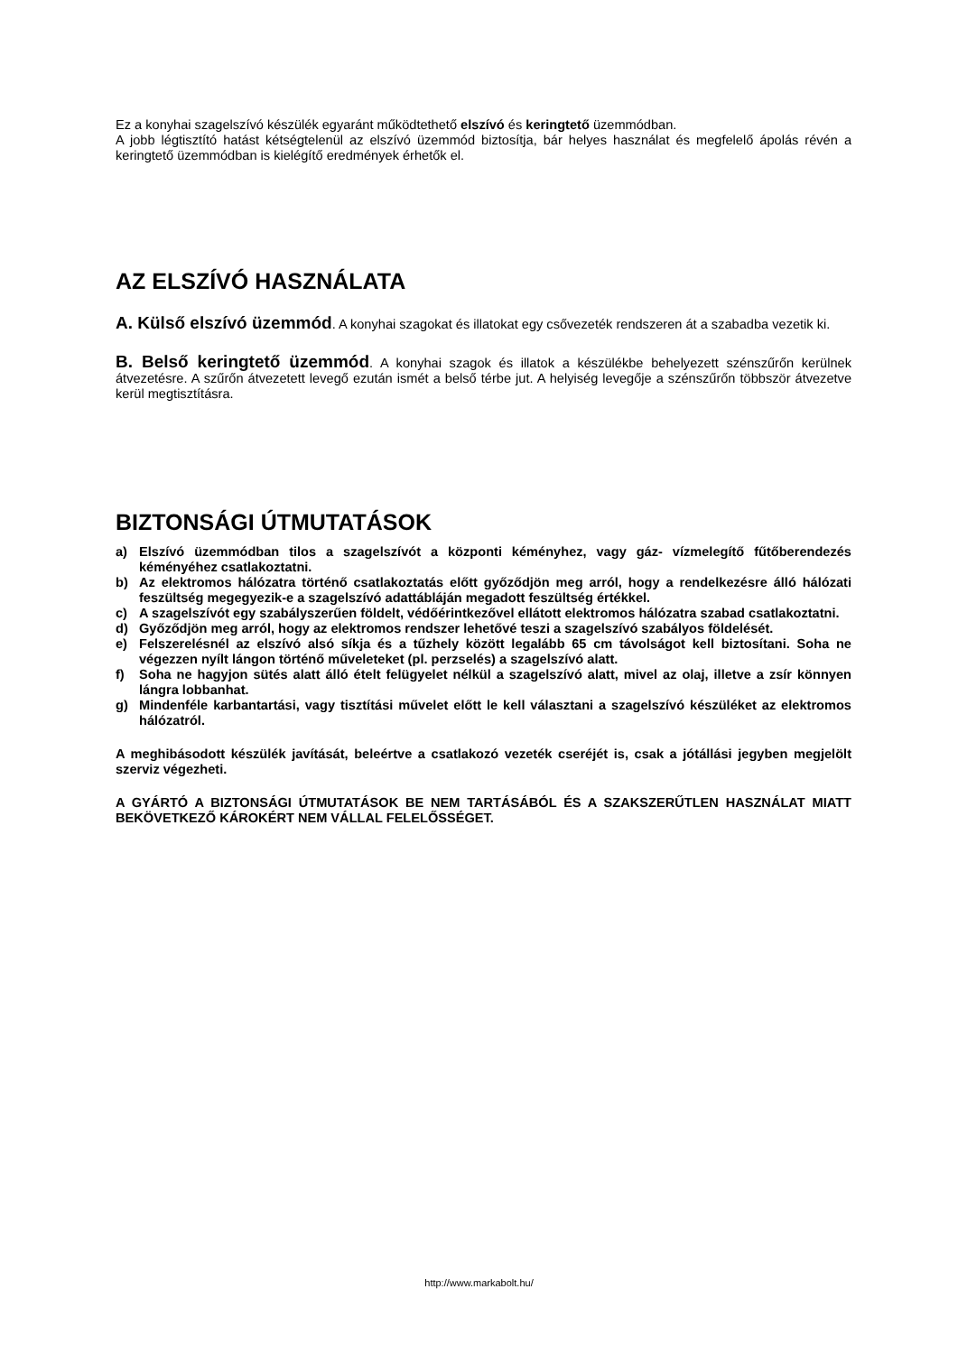Ez a konyhai szagelszívó készülék egyaránt működtethető elszívó és keringtető üzemmódban.
A jobb légtisztító hatást kétségtelenül az elszívó üzemmód biztosítja, bár helyes használat és megfelelő ápolás révén a keringtető üzemmódban is kielégítő eredmények érhetők el.
AZ ELSZÍVÓ HASZNÁLATA
A. Külső elszívó üzemmód. A konyhai szagokat és illatokat egy csővezeték rendszeren át a szabadba vezetik ki.
B. Belső keringtető üzemmód. A konyhai szagok és illatok a készülékbe behelyezett szénszűrőn kerülnek átvezetésre. A szűrőn átvezetett levegő ezután ismét a belső térbe jut. A helyiség levegője a szénszűrőn többször átvezetve kerül megtisztításra.
BIZTONSÁGI ÚTMUTATÁSOK
a) Elszívó üzemmódban tilos a szagelszívót a központi kéményhez, vagy gáz- vízmelegítő fűtőberendezés kéményéhez csatlakoztatni.
b) Az elektromos hálózatra történő csatlakoztatás előtt győződjön meg arról, hogy a rendelkezésre álló hálózati feszültség megegyezik-e a szagelszívó adattábláján megadott feszültség értékkel.
c) A szagelszívót egy szabályszerűen földelt, védőérintkezővel ellátott elektromos hálózatra szabad csatlakoztatni.
d) Győződjön meg arról, hogy az elektromos rendszer lehetővé teszi a szagelszívó szabályos földelését.
e) Felszerelésnél az elszívó alsó síkja és a tűzhely között legalább 65 cm távolságot kell biztosítani. Soha ne végezzen nyílt lángon történő műveleteket (pl. perzselés) a szagelszívó alatt.
f) Soha ne hagyjon sütés alatt álló ételt felügyelet nélkül a szagelszívó alatt, mivel az olaj, illetve a zsír könnyen lángra lobbanhat.
g) Mindenféle karbantartási, vagy tisztítási művelet előtt le kell választani a szagelszívó készüléket az elektromos hálózatról.
A meghibásodott készülék javítását, beleértve a csatlakozó vezeték cseréjét is, csak a jótállási jegyben megjelölt szerviz végezheti.
A GYÁRTÓ A BIZTONSÁGI ÚTMUTATÁSOK BE NEM TARTÁSÁBÓL ÉS A SZAKSZERŰTLEN HASZNÁLAT MIATT BEKÖVETKEZŐ KÁROKÉRT NEM VÁLLAL FELELŐSSÉGET.
http://www.markabolt.hu/